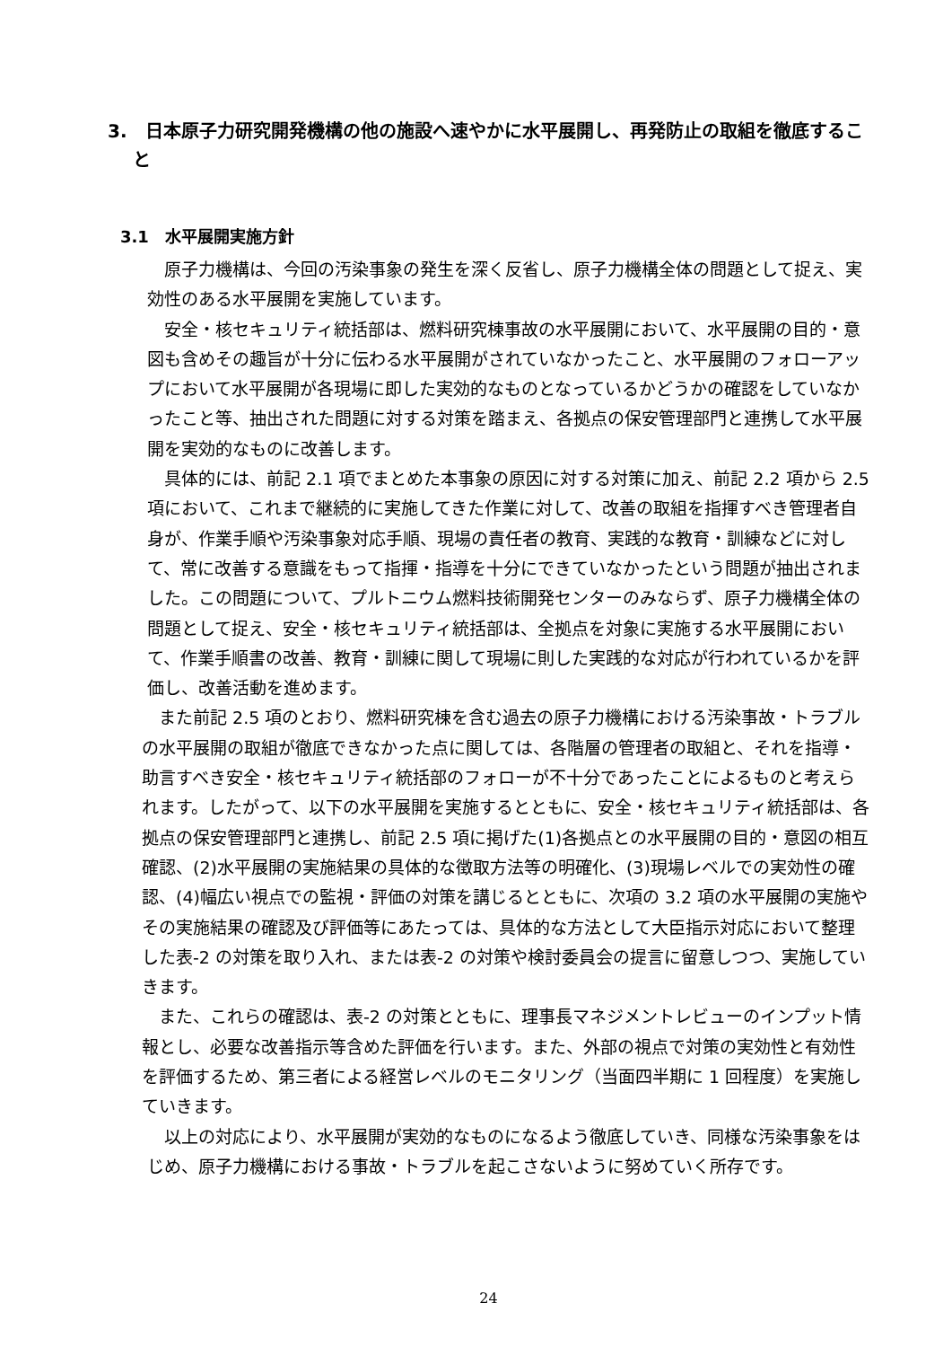3.　日本原子力研究開発機構の他の施設へ速やかに水平展開し、再発防止の取組を徹底すること
3.1　水平展開実施方針
原子力機構は、今回の汚染事象の発生を深く反省し、原子力機構全体の問題として捉え、実効性のある水平展開を実施しています。
安全・核セキュリティ統括部は、燃料研究棟事故の水平展開において、水平展開の目的・意図も含めその趣旨が十分に伝わる水平展開がされていなかったこと、水平展開のフォローアップにおいて水平展開が各現場に即した実効的なものとなっているかどうかの確認をしていなかったこと等、抽出された問題に対する対策を踏まえ、各拠点の保安管理部門と連携して水平展開を実効的なものに改善します。
具体的には、前記 2.1 項でまとめた本事象の原因に対する対策に加え、前記 2.2 項から 2.5 項において、これまで継続的に実施してきた作業に対して、改善の取組を指揮すべき管理者自身が、作業手順や汚染事象対応手順、現場の責任者の教育、実践的な教育・訓練などに対して、常に改善する意識をもって指揮・指導を十分にできていなかったという問題が抽出されました。この問題について、プルトニウム燃料技術開発センターのみならず、原子力機構全体の問題として捉え、安全・核セキュリティ統括部は、全拠点を対象に実施する水平展開において、作業手順書の改善、教育・訓練に関して現場に則した実践的な対応が行われているかを評価し、改善活動を進めます。
また前記 2.5 項のとおり、燃料研究棟を含む過去の原子力機構における汚染事故・トラブルの水平展開の取組が徹底できなかった点に関しては、各階層の管理者の取組と、それを指導・助言すべき安全・核セキュリティ統括部のフォローが不十分であったことによるものと考えられます。したがって、以下の水平展開を実施するとともに、安全・核セキュリティ統括部は、各拠点の保安管理部門と連携し、前記 2.5 項に掲げた(1)各拠点との水平展開の目的・意図の相互確認、(2)水平展開の実施結果の具体的な徴取方法等の明確化、(3)現場レベルでの実効性の確認、(4)幅広い視点での監視・評価の対策を講じるとともに、次項の 3.2 項の水平展開の実施やその実施結果の確認及び評価等にあたっては、具体的な方法として大臣指示対応において整理した表-2 の対策を取り入れ、または表-2 の対策や検討委員会の提言に留意しつつ、実施していきます。
また、これらの確認は、表-2 の対策とともに、理事長マネジメントレビューのインプット情報とし、必要な改善指示等含めた評価を行います。また、外部の視点で対策の実効性と有効性を評価するため、第三者による経営レベルのモニタリング（当面四半期に 1 回程度）を実施していきます。
以上の対応により、水平展開が実効的なものになるよう徹底していき、同様な汚染事象をはじめ、原子力機構における事故・トラブルを起こさないように努めていく所存です。
24